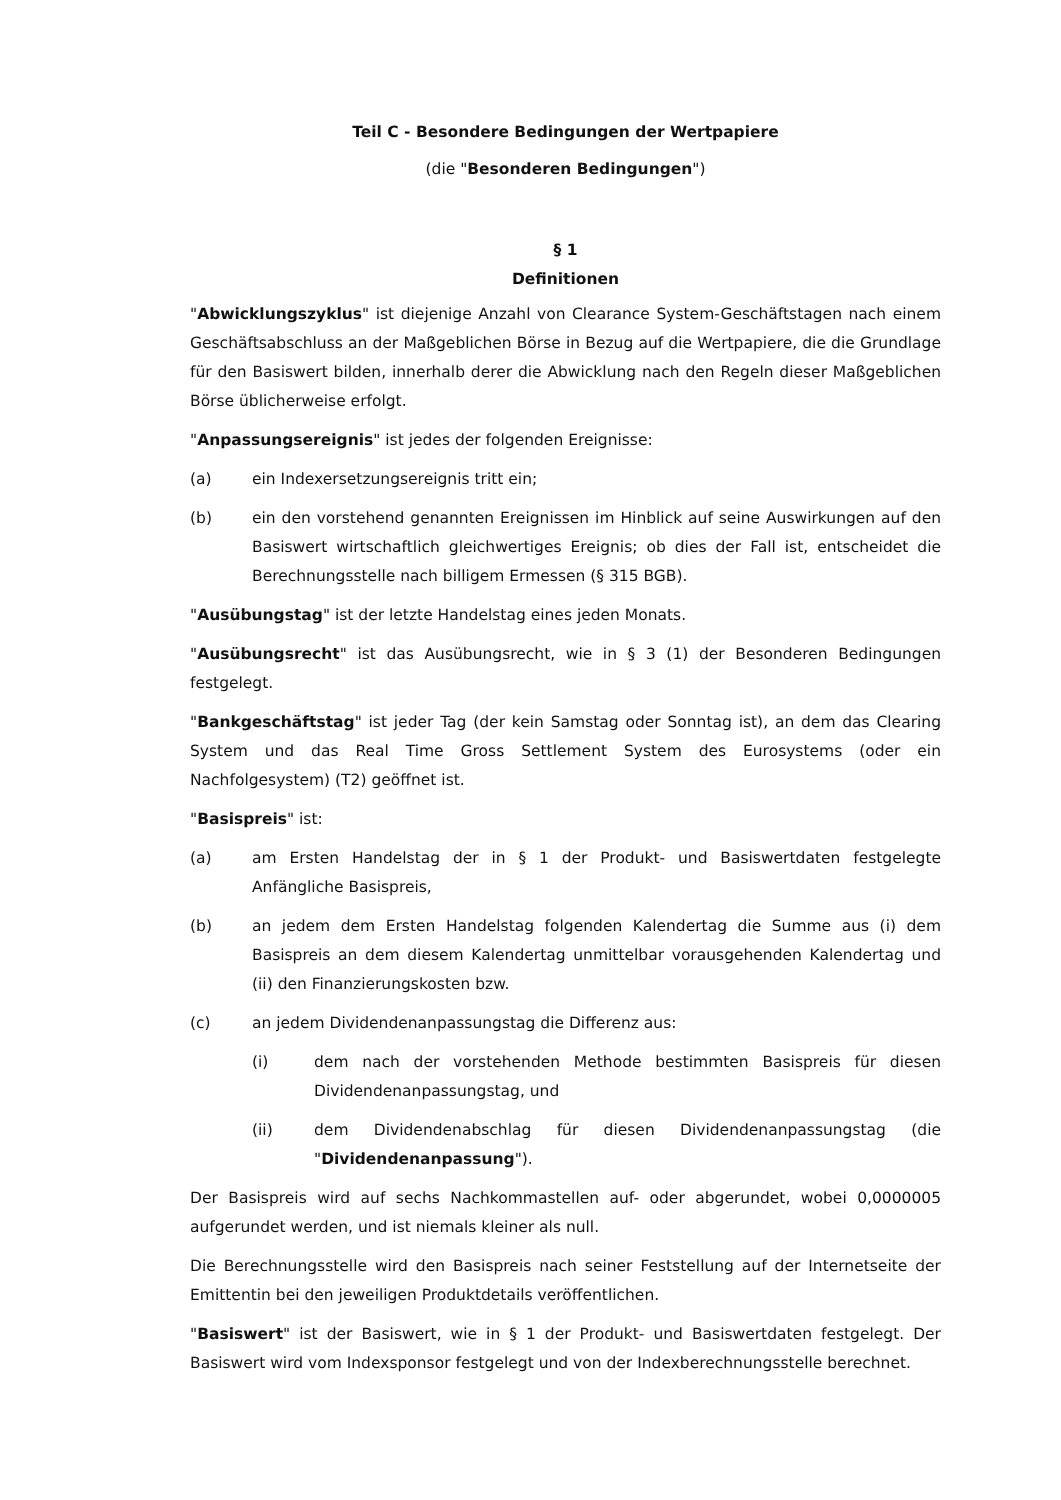Teil C - Besondere Bedingungen der Wertpapiere
(die "Besonderen Bedingungen")
§ 1
Definitionen
"Abwicklungszyklus" ist diejenige Anzahl von Clearance System-Geschäftstagen nach einem Geschäftsabschluss an der Maßgeblichen Börse in Bezug auf die Wertpapiere, die die Grundlage für den Basiswert bilden, innerhalb derer die Abwicklung nach den Regeln dieser Maßgeblichen Börse üblicherweise erfolgt.
"Anpassungsereignis" ist jedes der folgenden Ereignisse:
(a) ein Indexersetzungsereignis tritt ein;
(b) ein den vorstehend genannten Ereignissen im Hinblick auf seine Auswirkungen auf den Basiswert wirtschaftlich gleichwertiges Ereignis; ob dies der Fall ist, entscheidet die Berechnungsstelle nach billigem Ermessen (§ 315 BGB).
"Ausübungstag" ist der letzte Handelstag eines jeden Monats.
"Ausübungsrecht" ist das Ausübungsrecht, wie in § 3 (1) der Besonderen Bedingungen festgelegt.
"Bankgeschäftstag" ist jeder Tag (der kein Samstag oder Sonntag ist), an dem das Clearing System und das Real Time Gross Settlement System des Eurosystems (oder ein Nachfolgesystem) (T2) geöffnet ist.
"Basispreis" ist:
(a) am Ersten Handelstag der in § 1 der Produkt- und Basiswertdaten festgelegte Anfängliche Basispreis,
(b) an jedem dem Ersten Handelstag folgenden Kalendertag die Summe aus (i) dem Basispreis an dem diesem Kalendertag unmittelbar vorausgehenden Kalendertag und (ii) den Finanzierungskosten bzw.
(c) an jedem Dividendenanpassungstag die Differenz aus:
(i) dem nach der vorstehenden Methode bestimmten Basispreis für diesen Dividendenanpassungstag, und
(ii) dem Dividendenabschlag für diesen Dividendenanpassungstag (die "Dividendenanpassung").
Der Basispreis wird auf sechs Nachkommastellen auf- oder abgerundet, wobei 0,0000005 aufgerundet werden, und ist niemals kleiner als null.
Die Berechnungsstelle wird den Basispreis nach seiner Feststellung auf der Internetseite der Emittentin bei den jeweiligen Produktdetails veröffentlichen.
"Basiswert" ist der Basiswert, wie in § 1 der Produkt- und Basiswertdaten festgelegt. Der Basiswert wird vom Indexsponsor festgelegt und von der Indexberechnungsstelle berechnet.